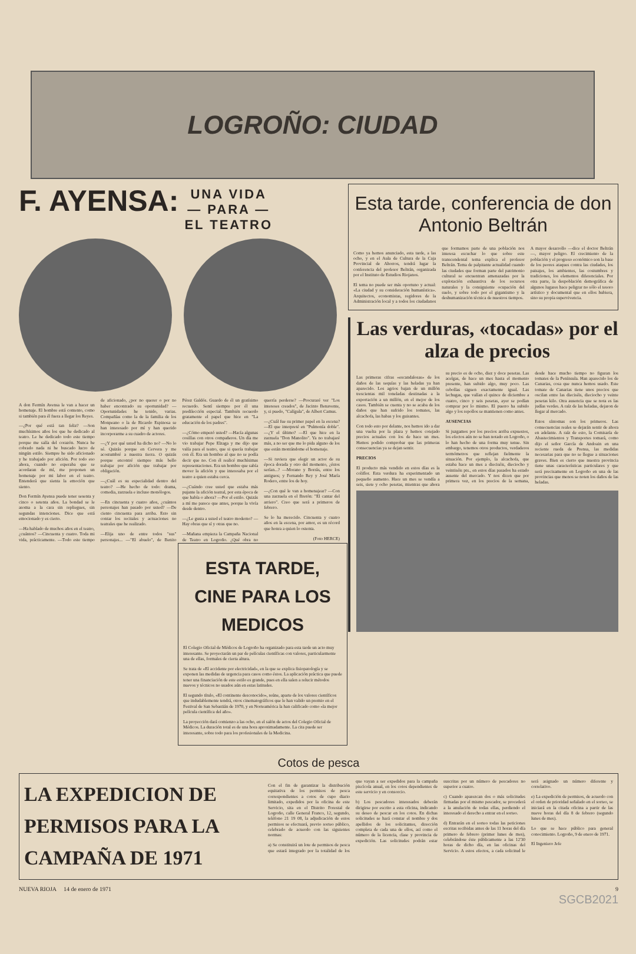LOGROÑO: CIUDAD
F. AYENSA:
UNA VIDA
— PARA —
EL TEATRO
A don Fermín Avensa le van a hacer un homenaje. El hombre está contento, como si también para él fuera a llegar los Reyes.
—¿Por qué está tan feliz? —Son muchísimos años los que he dedicado al teatro. Le he dedicado todo este tiempo porque me salía del corazón. Nunca he cobrado nada ni he buscado lucro de ningún estilo. Siempre he sido aficionado y he trabajado por afición. Por todo eso ahora, cuando no esperaba que se acordaran de mí, me proponen un homenaje por mi labor en el teatro. Entenderá que sienta la emoción que siento.
Don Fermín Ayensa puede tener sesenta y cinco o setenta años. La bondad se le asoma a la cara sin repliegues, sin segundas intenciones. Dice que está emocionado y es cierto.
—Ha hablado de muchos años en el teatro, ¿cuántos? —Cincuenta y cuatro. Toda mi vida, prácticamente. —Todo este tiempo de aficionado, ¿por no querer o por no haber encontrado su oportunidad? —Oportunidades he tenido, varias. Compañías como la de la familia de los Monpeano o la de Ricardo Espinosa se han interesado por mí y han querido incorporarme a su cuadro de actores.
—¿Y por qué usted ha dicho no? —No lo sé. Quizás porque en Cervera y me acostumbré a nuestra tierra. O quizás porque encontré siempre más bello trabajar por afición que trabajar por obligación.
—¿Cuál es su especialidad dentro del teatro? —He hecho de todo: drama, comedia, zarzuela e incluso monólogos.
—En cincuenta y cuatro años, ¿cuántos personajes han pasado por usted? —De ciento cincuenta para arriba. Esto sin contar los recitales y actuaciones no teatrales que he realizado.
—Elija uno de entre todos "sus" personajes... —"El abuelo", de Benito Pérez Galdós. Guardo de él un gratísimo recuerdo. Sentí siempre por él una predilección especial. También recuerdo gratamente el papel que hice en "La educación de los padres".
—¿Cómo empezó usted? —Hacía algunas cosillas con otros compañeros. Un día me vio trabajar Pepe Elzaga y me dijo que valía para el teatro, que si quería trabajar con él. Era un hombre al que no se podía decir que no. Con él realicé muchísimas representaciones. Era un hombre que sabía mover la afición y que interesaba por el teatro a quien estaba cerca.
—¿Cuándo cree usted que estaba más pujante la afición teatral, por esta época de que había o ahora? —Por el estilo. Quizás a mí me parece que antes, porque la vivía desde dentro.
—¿Le gusta a usted el teatro moderno? —Hay obras que sí y otras que no.
—Mañana empieza la Campaña Nacional de Teatro en Logroño. ¿Qué obra no querría perderse? —Procuraré ver "Los intereses creados", de Jacinto Benavente, y, si puedo, "Calígula", de Albert Camus.
—¿Cuál fue su primer papel en la escena? —El que interpreté en "Pulmonía doble". —¿Y el último? —El que hice en la zarzuela "Don Manolito". Ya no trabajaré más, a no ser que me lo pida alguno de los que están montándome el homenaje.
—Si tuviera que elegir un actor de su época dorada y otro del momento, ¿éstos serían...? —Morano y Borrás, entre los antiguos; y Fernando Rey y José María Rodero, entre los de hoy.
—¿Con qué le van a homenajear? —Con una zarzuela en el Bretón: "El cantar del arriero". Creo que será a primeros de febrero.
Se lo ha merecido. Cincuenta y cuatro años en la escena, por amor, es un récord que honra a quien lo ostenta.
(Foto HERCE)
ESTA TARDE, CINE PARA LOS MEDICOS
El Colegio Oficial de Médicos de Logroño ha organizado para esta tarde un acto muy interesante. Se proyectarán un par de películas científicas con valores, particularmente una de ellas, formales de cierta altura.
Se trata de «El accidente por electricidad», en la que se explica fisiopatología y se exponen las medidas de urgencia para casos como éstos. La aplicación práctica que puede tener una financiación de este estilo es grande, pues en ella salen a relucir métodos nuevos y técnicos no usados aún en estas latitudes.
El segundo título, «El continente desconocido», reúne, aparte de los valores científicos que indudablemente tendrá, otros cinematográficos que le han valido un premio en el Festival de San Sebastián de 1970, y en Norteamérica la han calificado como «la mejor película científica del año».
La proyección dará comienzo a las ocho, en el salón de actos del Colegio Oficial de Médicos. La duración total es de una hora aproximadamente. La cita puede ser interesante, sobre todo para los profesionales de la Medicina.
Esta tarde, conferencia de don Antonio Beltrán
Como ya hemos anunciado, esta tarde, a las ocho, y en el Aula de Cultura de la Caja Provincial de Ahorros, tendrá lugar la conferencia del profesor Beltrán, organizada por el Instituto de Estudios Riojanos.
El tema no puede ser más oportuno y actual: «La ciudad y su consideración humanística». Arquitectos, economistas, regidores de la Administración local y a todos los ciudadanos que formamos parte de una población nos interesa escuchar lo que sobre este transcendental tema explica el profesor Beltrán. Tema de palpitante actualidad cuando las ciudades que forman parte del patrimonio cultural se encuentran amenazadas por la explotación exhaustiva de los recursos naturales y la consiguiente ocupación del suelo, y sobre todo por el gigantismo y la deshumanización técnica de nuestros tiempos.
A mayor desarrollo —dice el doctor Beltrán—, mayor peligro. El crecimiento de la población y el progreso económico son la base de los peores ataques contra las ciudades, los paisajes, los ambientes, las costumbres y tradiciones, los elementos diferenciales. Por otra parte, la despoblación demográfica de algunos lugares hace peligrar no sólo el tesoro artístico y documental que en ellos hubiera, sino su propia supervivencia.
Las verduras, «tocadas» por el alza de precios
Las primeras cifras «escandalosas» de los daños de las sequías y las heladas ya han aparecido. Los agrios bajan de un millón trescientas mil toneladas destinadas a la exportación a un millón, en el mejor de los casos. También se cuenta y no se acaba de los daños que han sufrido los tomates, las alcachofa, las habas y los guisantes.
Con todo esto por delante, nos hemos ido a dar una vuelta por la plaza y hemos cotejado precios actuales con los de hace un mes. Hemos podido comprobar que las primeras consecuencias ya se dejan sentir.
PRECIOS
El producto más vendido en estos días es la coliflor. Esta verdura ha experimentado un pequeño aumento. Hace un mes se vendía a seis, siete y ocho pesetas, mientras que ahora su precio es de ocho, diez y doce pesetas. Las acelgas, de hace un mes hasta el momento presente, han subido algo, muy poco. Las cebollas siguen exactamente igual. Las lechugas, que valían el quince de diciembre a cuatro, cinco y seis pesetas, ayer se podían comprar por lo mismo. El puerro ha subido algo y los repollos se mantienen como antes.
AUSENCIAS
Si juzgamos por los precios arriba expuestos, los efectos aún no se han notado en Logroño, o lo han hecho de una forma muy tenue. Sin embargo, tenemos otros productos, verdaderos termómetros que reflejan fielmente la situación. Por ejemplo, la alcachofa, que estaba hace un mes a dieciséis, dieciocho y veintiséis pts., en estos días pasados ha estado ausente del mercado. Y nos dicen que por primera vez, en los precios de la semana, desde hace mucho tiempo no figuran los tomates de la Península. Han aparecido los de Canarias, cosa que nunca hemos usado. Este tomate de Canarias tiene unos precios que oscilan entre las dieciséis, dieciocho y veinte pesetas kilo. Otra ausencia que se nota es las judías verdes. A raíz de las heladas, dejaron de llegar al mercado.
Estos síntomas son los primeros. Las consecuencias reales se dejarán sentir de ahora en adelante. A raíz de esto, la Comisaría de Abastecimientos y Transportes tomará, como dijo el señor García de Andoain en una reciente rueda de Prensa, las medidas necesarias para que no se llegue a situaciones graves. Bien es cierto que nuestra provincia tiene unas características particulares y que será precisamente en Logroño en una de las provincias que menos se noten los daños de las heladas.
Cotos de pesca
LA EXPEDICION DE PERMISOS PARA LA CAMPAÑA DE 1971
Con el fin de garantizar la distribución equitativa de los permisos de pesca correspondientes a cotos de cupo diario limitado, expedidos por la oficina de este Servicio, sita en el Distrito Forestal de Logroño, calle General Franco, 12, segundo, teléfono 21 19 08, la adjudicación de estos permisos se efectuará, previo sorteo público, celebrado de acuerdo con las siguientes normas:
a) Se constituirá un lote de permisos de pesca que estará integrado por la totalidad de los que vayan a ser expedidos para la campaña piscícola anual, en los cotos dependientes de este servicio y en consorcio.
b) Los pescadores interesados deberán dirigirse por escrito a esta oficina, indicando su deseo de pescar en los cotos. En dichas solicitudes se hará constar el nombre y dos apellidos de los solicitantes, dirección completa de cada una de ellos, así como el número de la licencia, clase y provincia de expedición. Las solicitudes podrán estar suscritas por un número de pescadores no superior a cuatro.
c) Cuando aparezcan dos o más solicitudes firmadas por el mismo pescador, se procederá a la anulación de todas ellas, perdiendo el interesado el derecho a entrar en el sorteo.
d) Entrarán en el sorteo todas las peticiones escritas recibidas antes de las 11 horas del día primero de febrero (primer lunes de mes), celebrándose éste públicamente a las 12'30 horas de dicho día, en las oficinas del Servicio. A estos efectos, a cada solicitud le será asignado un número diferente y correlativo.
e) La expedición de permisos, de acuerdo con el orden de prioridad señalado en el sorteo, se iniciará en la citada oficina a partir de las nueve horas del día 8 de febrero (segundo lunes de mes).
Lo que se hace público para general conocimiento. Logroño, 9 de enero de 1971.
El Ingeniero Jefe
NUEVA RIOJA 14 de enero de 1971 9
SGCB2021